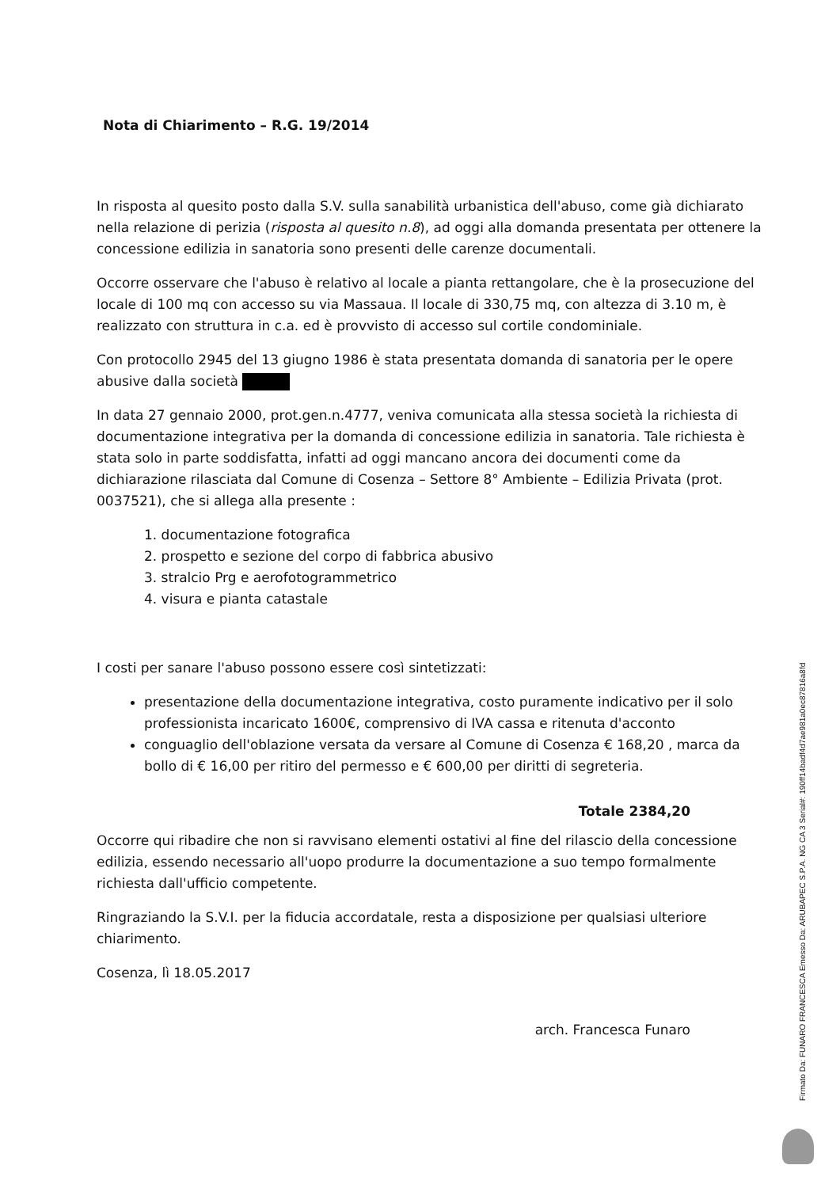Nota di Chiarimento – R.G. 19/2014
In risposta al quesito posto dalla S.V. sulla sanabilità urbanistica dell'abuso, come già dichiarato nella relazione di perizia (risposta al quesito n.8), ad oggi alla domanda presentata per ottenere la concessione edilizia in sanatoria sono presenti delle carenze documentali.
Occorre osservare che l'abuso è relativo al locale a pianta rettangolare, che è la prosecuzione del locale di 100 mq con accesso su via Massaua. Il locale di 330,75 mq, con altezza di 3.10 m, è realizzato con struttura in c.a. ed è provvisto di accesso sul cortile condominiale.
Con protocollo 2945 del 13 giugno 1986 è stata presentata domanda di sanatoria per le opere abusive dalla società
In data 27 gennaio 2000, prot.gen.n.4777, veniva comunicata alla stessa società la richiesta di documentazione integrativa per la domanda di concessione edilizia in sanatoria. Tale richiesta è stata solo in parte soddisfatta, infatti ad oggi mancano ancora dei documenti come da dichiarazione rilasciata dal Comune di Cosenza – Settore 8° Ambiente – Edilizia Privata (prot. 0037521), che si allega alla presente :
1. documentazione fotografica
2. prospetto e sezione del corpo di fabbrica abusivo
3. stralcio Prg e aerofotogrammetrico
4. visura e pianta catastale
I costi per sanare l'abuso possono essere così sintetizzati:
presentazione della documentazione integrativa, costo puramente indicativo per il solo professionista incaricato 1600€, comprensivo di IVA cassa e ritenuta d'acconto
conguaglio dell'oblazione versata da versare al Comune di Cosenza € 168,20 , marca da bollo di € 16,00 per ritiro del permesso e € 600,00 per diritti di segreteria.
Totale 2384,20
Occorre qui ribadire che non si ravvisano elementi ostativi al fine del rilascio della concessione edilizia, essendo necessario all'uopo produrre la documentazione a suo tempo formalmente richiesta dall'ufficio competente.
Ringraziando la S.V.I. per la fiducia accordatale, resta a disposizione per qualsiasi ulteriore chiarimento.
Cosenza, lì 18.05.2017
arch. Francesca Funaro
Firmato Da: FUNARO FRANCESCA Emesso Da: ARUBAPEC S.P.A. NG CA 3 Serial#: 190ff14badf4d7ae981a0ec87816a8fd